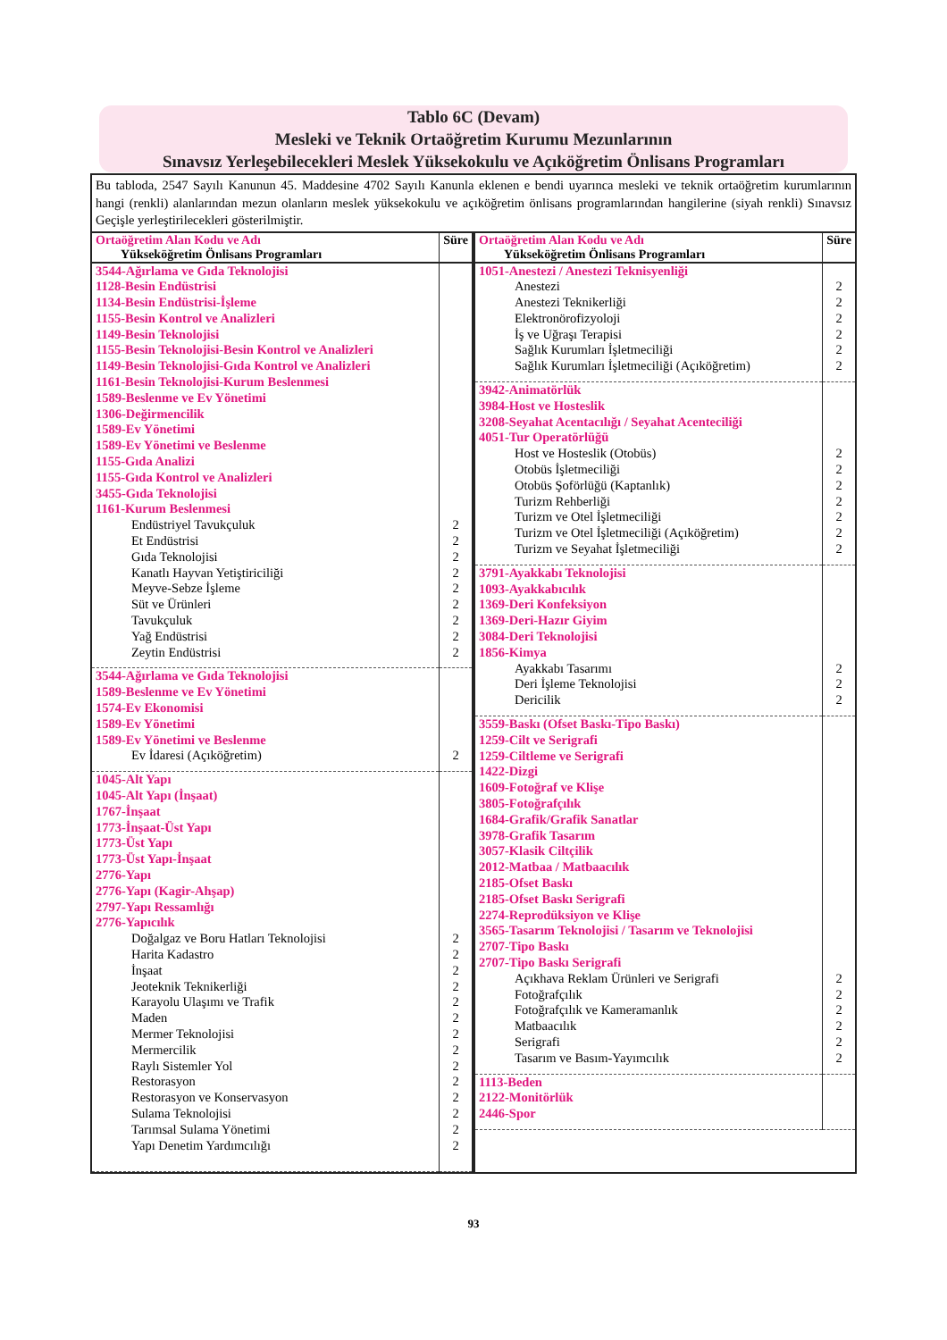Tablo 6C (Devam)
Mesleki ve Teknik Ortaöğretim Kurumu Mezunlarının
Sınavsız Yerleşebilecekleri Meslek Yüksekokulu ve Açıköğretim Önlisans Programları
Bu tabloda, 2547 Sayılı Kanunun 45. Maddesine 4702 Sayılı Kanunla eklenen e bendi uyarınca mesleki ve teknik ortaöğretim kurumlarının hangi (renkli) alanlarından mezun olanların meslek yüksekokulu ve açıköğretim önlisans programlarından hangilerine (siyah renkli) Sınavsız Geçişle yerleştirilecekleri gösterilmiştir.
| Ortaöğretim Alan Kodu ve Adı Yükseköğretim Önlisans Programları | Süre |
| --- | --- |
| 3544-Ağırlama ve Gıda Teknolojisi 1128-Besin Endüstrisi 1134-Besin Endüstrisi-İşleme 1155-Besin Kontrol ve Analizleri 1149-Besin Teknolojisi 1155-Besin Teknolojisi-Besin Kontrol ve Analizleri 1149-Besin Teknolojisi-Gıda Kontrol ve Analizleri 1161-Besin Teknolojisi-Kurum Beslenmesi 1589-Beslenme ve Ev Yönetimi 1306-Değirmencilik 1589-Ev Yönetimi 1589-Ev Yönetimi ve Beslenme 1155-Gıda Analizi 1155-Gıda Kontrol ve Analizleri 3455-Gıda Teknolojisi 1161-Kurum Beslenmesi | |
| Endüstriyel Tavukçuluk Et Endüstrisi Gıda Teknolojisi Kanatlı Hayvan Yetiştiriciliği Meyve-Sebze İşleme Süt ve Ürünleri Tavukçuluk Yağ Endüstrisi Zeytin Endüstrisi | 2 2 2 2 2 2 2 2 2 |
| 3544-Ağırlama ve Gıda Teknolojisi 1589-Beslenme ve Ev Yönetimi 1574-Ev Ekonomisi 1589-Ev Yönetimi 1589-Ev Yönetimi ve Beslenme | |
| Ev İdaresi (Açıköğretim) | 2 |
| 1045-Alt Yapı 1045-Alt Yapı (İnşaat) 1767-İnşaat 1773-İnşaat-Üst Yapı 1773-Üst Yapı 1773-Üst Yapı-İnşaat 2776-Yapı 2776-Yapı (Kagir-Ahşap) 2797-Yapı Ressamlığı 2776-Yapıcılık | |
| Doğalgaz ve Boru Hatları Teknolojisi Harita Kadastro İnşaat Jeoteknik Teknikerliği Karayolu Ulaşımı ve Trafik Maden Mermer Teknolojisi Mermercilik Raylı Sistemler Yol Restorasyon Restorasyon ve Konservasyon Sulama Teknolojisi Tarımsal Sulama Yönetimi Yapı Denetim Yardımcılığı | 2 2 2 2 2 2 2 2 2 2 2 2 2 2 |
| Ortaöğretim Alan Kodu ve Adı Yükseköğretim Önlisans Programları | Süre |
| --- | --- |
| 1051-Anestezi / Anestezi Teknisyenliği | |
| Anestezi Anestezi Teknikerliği Elektronörofizyoloji İş ve Uğraşı Terapisi Sağlık Kurumları İşletmeciliği Sağlık Kurumları İşletmeciliği (Açıköğretim) | 2 2 2 2 2 2 |
| 3942-Animatörlük 3984-Host ve Hosteslik 3208-Seyahat Acentacılığı / Seyahat Acenteciliği 4051-Tur Operatörlüğü | |
| Host ve Hosteslik (Otobüs) Otobüs İşletmeciliği Otobüs Şoförlüğü (Kaptanlık) Turizm Rehberliği Turizm ve Otel İşletmeciliği Turizm ve Otel İşletmeciliği (Açıköğretim) Turizm ve Seyahat İşletmeciliği | 2 2 2 2 2 2 2 |
| 3791-Ayakkabı Teknolojisi 1093-Ayakkabıcılık 1369-Deri Konfeksiyon 1369-Deri-Hazır Giyim 3084-Deri Teknolojisi 1856-Kimya | |
| Ayakkabı Tasarımı Deri İşleme Teknolojisi Dericilik | 2 2 2 |
| 3559-Baskı (Ofset Baskı-Tipo Baskı) 1259-Cilt ve Serigrafi 1259-Ciltleme ve Serigrafi 1422-Dizgi 1609-Fotoğraf ve Klişe 3805-Fotoğrafçılık 1684-Grafik/Grafik Sanatlar 3978-Grafik Tasarım 3057-Klasik Ciltçilik 2012-Matbaa / Matbaacılık 2185-Ofset Baskı 2185-Ofset Baskı Serigrafi 2274-Reprodüksiyon ve Klişe 3565-Tasarım Teknolojisi / Tasarım ve Teknolojisi 2707-Tipo Baskı 2707-Tipo Baskı Serigrafi | |
| Açıkhava Reklam Ürünleri ve Serigrafi Fotoğrafçılık Fotoğrafçılık ve Kameramanlık Matbaacılık Serigrafi Tasarım ve Basım-Yayımcılık | 2 2 2 2 2 2 |
| 1113-Beden 2122-Monitörlük 2446-Spor | |
93